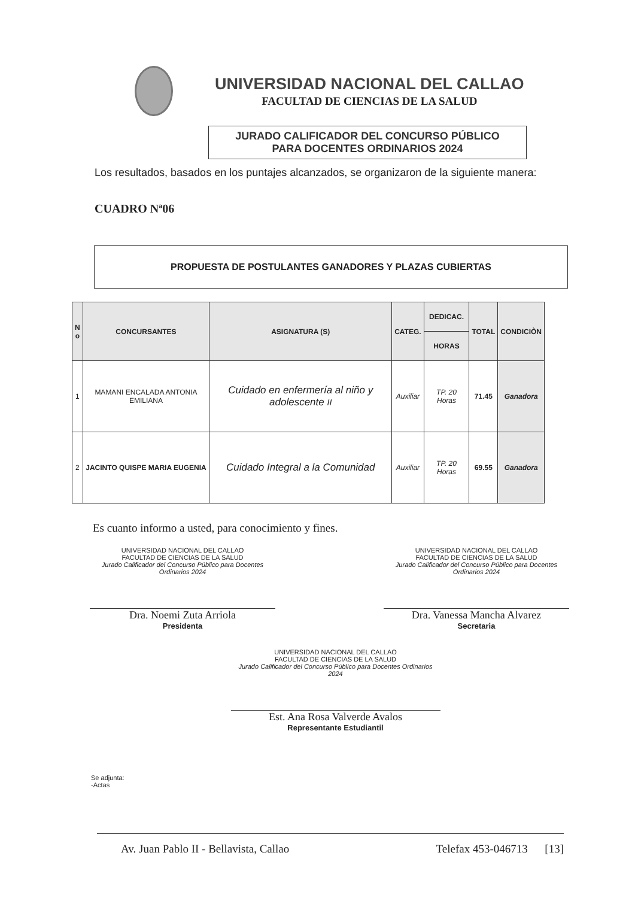UNIVERSIDAD NACIONAL DEL CALLAO
FACULTAD DE CIENCIAS DE LA SALUD
JURADO CALIFICADOR DEL CONCURSO PÚBLICO
PARA DOCENTES ORDINARIOS 2024
Los resultados, basados en los puntajes alcanzados, se organizaron de la siguiente manera:
CUADRO Nª06
PROPUESTA DE POSTULANTES GANADORES Y PLAZAS CUBIERTAS
| N o | CONCURSANTES | ASIGNATURA (S) | CATEG. | DEDICAC. | TOTAL | CONDICIÒN |
| --- | --- | --- | --- | --- | --- | --- |
| | | | | HORAS | | |
| 1 | MAMANI ENCALADA ANTONIA EMILIANA | Cuidado en enfermería al niño y adolescente II | Auxiliar | TP. 20 Horas | 71.45 | Ganadora |
| 2 | JACINTO QUISPE MARIA EUGENIA | Cuidado Integral a la Comunidad | Auxiliar | TP. 20 Horas | 69.55 | Ganadora |
Es cuanto informo a usted, para conocimiento y fines.
UNIVERSIDAD NACIONAL DEL CALLAO
FACULTAD DE CIENCIAS DE LA SALUD
Jurado Calificador del Concurso Público para Docentes Ordinarios 2024
Dra. Noemi Zuta Arriola
Presidenta
UNIVERSIDAD NACIONAL DEL CALLAO
FACULTAD DE CIENCIAS DE LA SALUD
Jurado Calificador del Concurso Público para Docentes Ordinarios 2024
Dra. Vanessa Mancha Alvarez
Secretaria
UNIVERSIDAD NACIONAL DEL CALLAO
FACULTAD DE CIENCIAS DE LA SALUD
Jurado Calificador del Concurso Público para Docentes Ordinarios 2024
Est. Ana Rosa Valverde Avalos
Representante Estudiantil
Se adjunta:
-Actas
Av. Juan Pablo II - Bellavista, Callao Telefax 453-046713 [13]